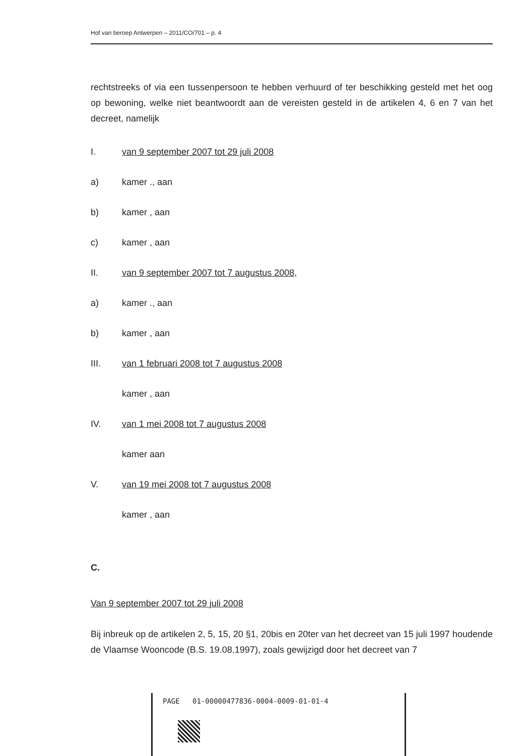Hof van beroep Antwerpen – 2011/CO/701 – p. 4
rechtstreeks of via een tussenpersoon te hebben verhuurd of ter beschikking gesteld met het oog op bewoning, welke niet beantwoordt aan de vereisten gesteld in de artikelen 4, 6 en 7 van het decreet, namelijk
I. van 9 september 2007 tot 29 juli 2008
a) kamer ., aan
b) kamer , aan
c) kamer , aan
II. van 9 september 2007 tot 7 augustus 2008,
a) kamer ., aan
b) kamer , aan
III. van 1 februari 2008 tot 7 augustus 2008
kamer , aan
IV. van 1 mei 2008 tot 7 augustus 2008
kamer aan
V. van 19 mei 2008 tot 7 augustus 2008
kamer , aan
C.
Van 9 september 2007 tot 29 juli 2008
Bij inbreuk op de artikelen 2, 5, 15, 20 §1, 20bis en 20ter van het decreet van 15 juli 1997 houdende de Vlaamse Wooncode (B.S. 19.08.1997), zoals gewijzigd door het decreet van 7
PAGE 01-00000477836-0004-0009-01-01-4